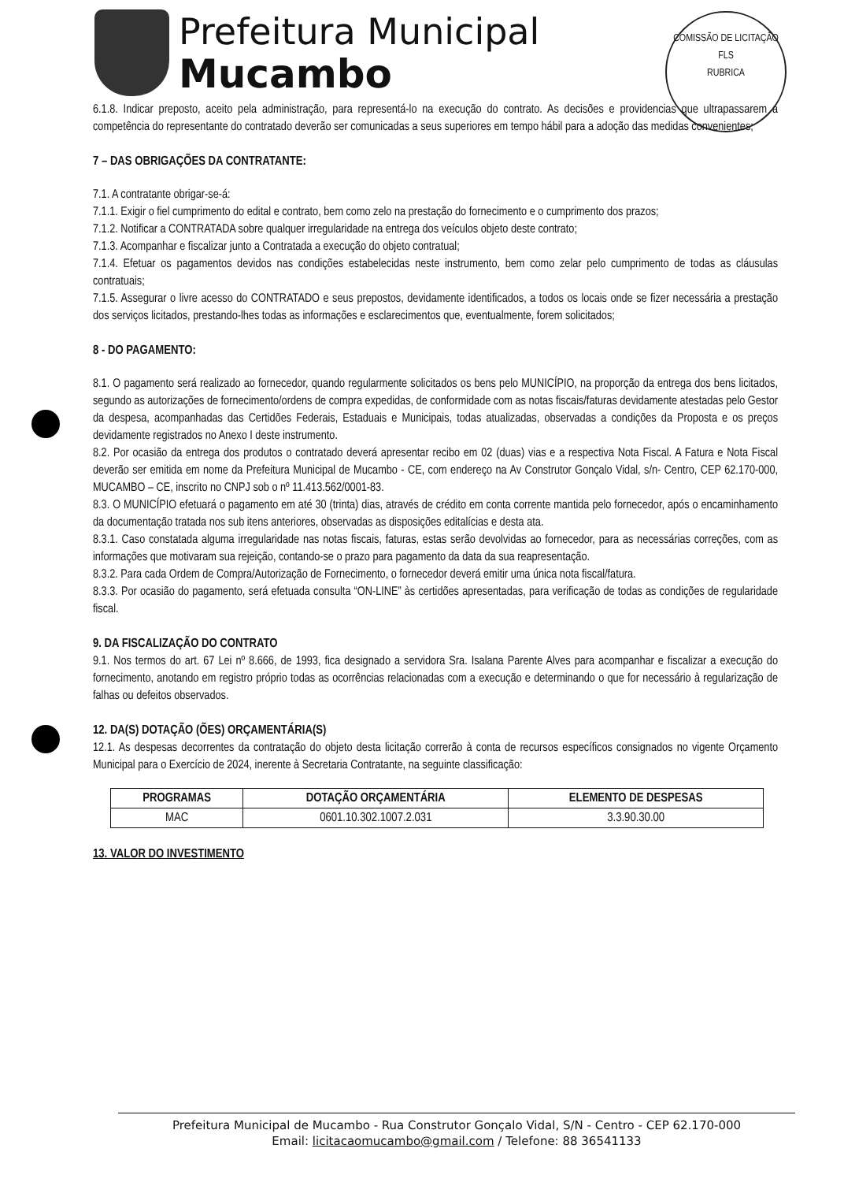Prefeitura Municipal
Mucambo
COMISSÃO DE LICITAÇÃO
FLS
RUBRICA
6.1.8. Indicar preposto, aceito pela administração, para representá-lo na execução do contrato. As decisões e providencias que ultrapassarem a competência do representante do contratado deverão ser comunicadas a seus superiores em tempo hábil para a adoção das medidas convenientes;
7 – DAS OBRIGAÇÕES DA CONTRATANTE:
7.1. A contratante obrigar-se-á:
7.1.1. Exigir o fiel cumprimento do edital e contrato, bem como zelo na prestação do fornecimento e o cumprimento dos prazos;
7.1.2. Notificar a CONTRATADA sobre qualquer irregularidade na entrega dos veículos objeto deste contrato;
7.1.3. Acompanhar e fiscalizar junto a Contratada a execução do objeto contratual;
7.1.4. Efetuar os pagamentos devidos nas condições estabelecidas neste instrumento, bem como zelar pelo cumprimento de todas as cláusulas contratuais;
7.1.5. Assegurar o livre acesso do CONTRATADO e seus prepostos, devidamente identificados, a todos os locais onde se fizer necessária a prestação dos serviços licitados, prestando-lhes todas as informações e esclarecimentos que, eventualmente, forem solicitados;
8 - DO PAGAMENTO:
8.1. O pagamento será realizado ao fornecedor, quando regularmente solicitados os bens pelo MUNICÍPIO, na proporção da entrega dos bens licitados, segundo as autorizações de fornecimento/ordens de compra expedidas, de conformidade com as notas fiscais/faturas devidamente atestadas pelo Gestor da despesa, acompanhadas das Certidões Federais, Estaduais e Municipais, todas atualizadas, observadas a condições da Proposta e os preços devidamente registrados no Anexo I deste instrumento.
8.2. Por ocasião da entrega dos produtos o contratado deverá apresentar recibo em 02 (duas) vias e a respectiva Nota Fiscal. A Fatura e Nota Fiscal deverão ser emitida em nome da Prefeitura Municipal de Mucambo - CE, com endereço na Av Construtor Gonçalo Vidal, s/n- Centro, CEP 62.170-000, MUCAMBO – CE, inscrito no CNPJ sob o nº 11.413.562/0001-83.
8.3. O MUNICÍPIO efetuará o pagamento em até 30 (trinta) dias, através de crédito em conta corrente mantida pelo fornecedor, após o encaminhamento da documentação tratada nos sub itens anteriores, observadas as disposições editalícias e desta ata.
8.3.1. Caso constatada alguma irregularidade nas notas fiscais, faturas, estas serão devolvidas ao fornecedor, para as necessárias correções, com as informações que motivaram sua rejeição, contando-se o prazo para pagamento da data da sua reapresentação.
8.3.2. Para cada Ordem de Compra/Autorização de Fornecimento, o fornecedor deverá emitir uma única nota fiscal/fatura.
8.3.3. Por ocasião do pagamento, será efetuada consulta “ON-LINE” às certidões apresentadas, para verificação de todas as condições de regularidade fiscal.
9. DA FISCALIZAÇÃO DO CONTRATO
9.1. Nos termos do art. 67 Lei nº 8.666, de 1993, fica designado a servidora Sra. Isalana Parente Alves para acompanhar e fiscalizar a execução do fornecimento, anotando em registro próprio todas as ocorrências relacionadas com a execução e determinando o que for necessário à regularização de falhas ou defeitos observados.
12. DA(S) DOTAÇÃO (ÕES) ORÇAMENTÁRIA(S)
12.1. As despesas decorrentes da contratação do objeto desta licitação correrão à conta de recursos específicos consignados no vigente Orçamento Municipal para o Exercício de 2024, inerente à Secretaria Contratante, na seguinte classificação:
| PROGRAMAS | DOTAÇÃO ORÇAMENTÁRIA | ELEMENTO DE DESPESAS |
| --- | --- | --- |
| MAC | 0601.10.302.1007.2.031 | 3.3.90.30.00 |
13. VALOR DO INVESTIMENTO
Prefeitura Municipal de Mucambo - Rua Construtor Gonçalo Vidal, S/N - Centro - CEP 62.170-000
Email: licitacaomucambo@gmail.com / Telefone: 88 36541133